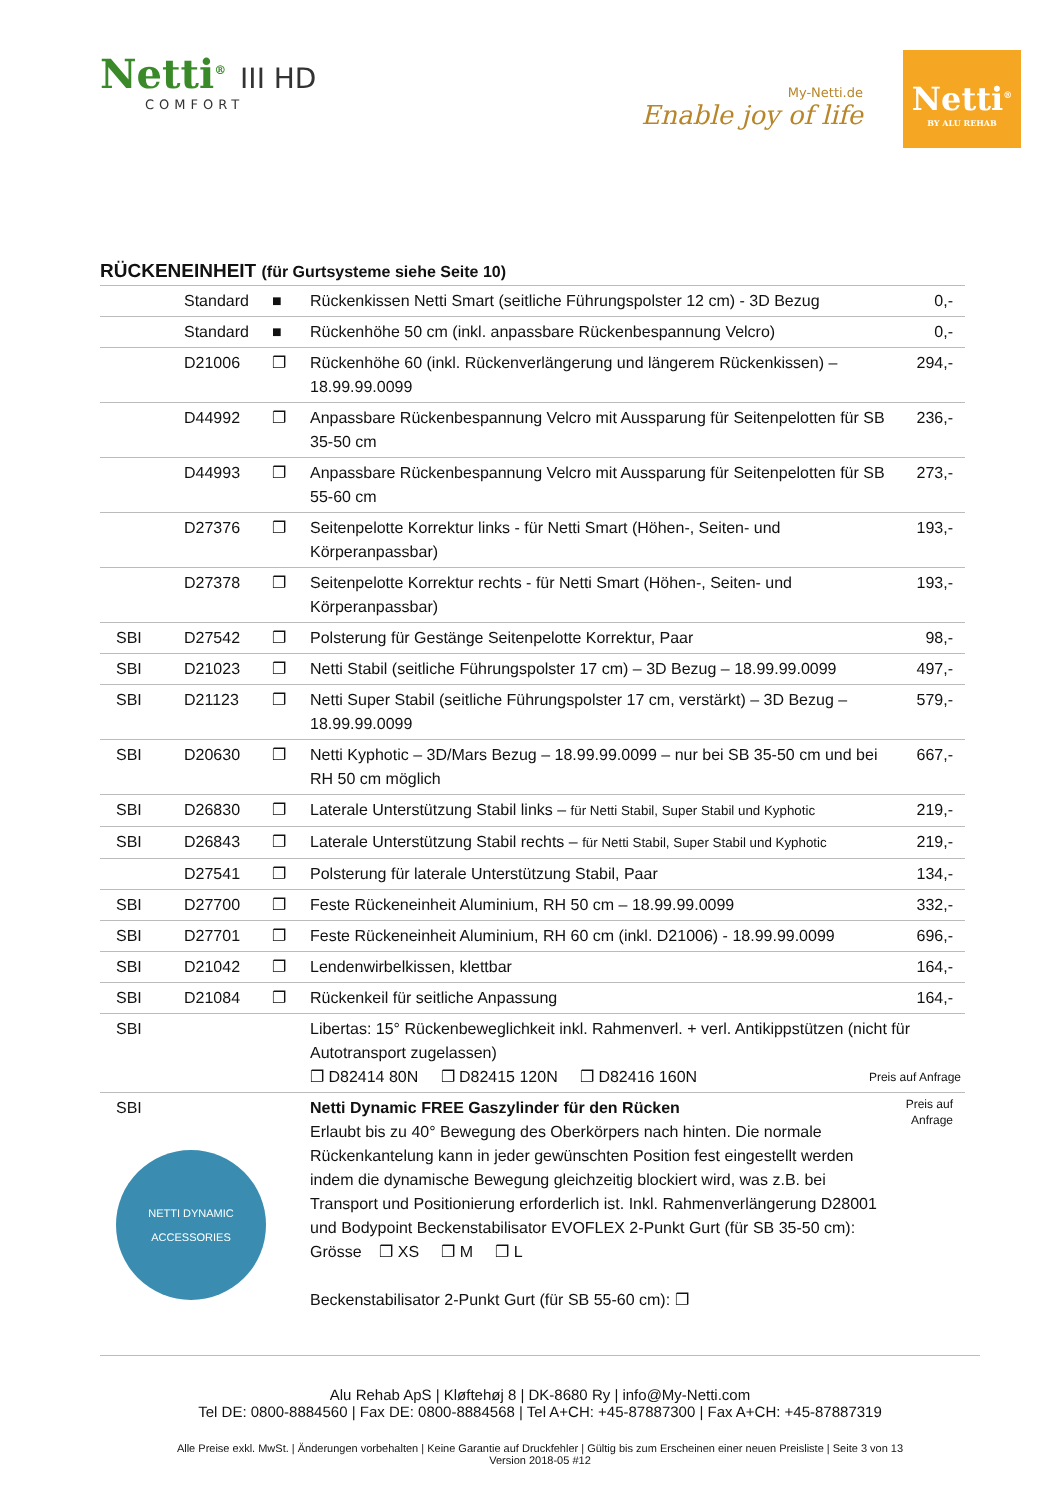Netti<sup>®</sup> III HD
COMFORT
My-Netti.de
Enable joy of life
Netti<sup>®</sup>
BY ALU REHAB
RÜCKENEINHEIT (für Gurtsysteme siehe Seite 10)
| | Standard | ■ | Rückenkissen Netti Smart (seitliche Führungspolster 12 cm) - 3D Bezug | 0,- |
| | Standard | ■ | Rückenhöhe 50 cm (inkl. anpassbare Rückenbespannung Velcro) | 0,- |
| | D21006 | ❐ | Rückenhöhe 60 (inkl. Rückenverlängerung und längerem Rückenkissen) – 18.99.99.0099 | 294,- |
| | D44992 | ❐ | Anpassbare Rückenbespannung Velcro mit Aussparung für Seitenpelotten für SB 35-50 cm | 236,- |
| | D44993 | ❐ | Anpassbare Rückenbespannung Velcro mit Aussparung für Seitenpelotten für SB 55-60 cm | 273,- |
| | D27376 | ❐ | Seitenpelotte Korrektur links - für Netti Smart (Höhen-, Seiten- und Körperanpassbar) | 193,- |
| | D27378 | ❐ | Seitenpelotte Korrektur rechts - für Netti Smart (Höhen-, Seiten- und Körperanpassbar) | 193,- |
| SBI | D27542 | ❐ | Polsterung für Gestänge Seitenpelotte Korrektur, Paar | 98,- |
| SBI | D21023 | ❐ | Netti Stabil (seitliche Führungspolster 17 cm) – 3D Bezug – 18.99.99.0099 | 497,- |
| SBI | D21123 | ❐ | Netti Super Stabil (seitliche Führungspolster 17 cm, verstärkt) – 3D Bezug – 18.99.99.0099 | 579,- |
| SBI | D20630 | ❐ | Netti Kyphotic – 3D/Mars Bezug – 18.99.99.0099 – nur bei SB 35-50 cm und bei RH 50 cm möglich | 667,- |
| SBI | D26830 | ❐ | Laterale Unterstützung Stabil links – für Netti Stabil, Super Stabil und Kyphotic | 219,- |
| SBI | D26843 | ❐ | Laterale Unterstützung Stabil rechts – für Netti Stabil, Super Stabil und Kyphotic | 219,- |
| | D27541 | ❐ | Polsterung für laterale Unterstützung Stabil, Paar | 134,- |
| SBI | D27700 | ❐ | Feste Rückeneinheit Aluminium, RH 50 cm – 18.99.99.0099 | 332,- |
| SBI | D27701 | ❐ | Feste Rückeneinheit Aluminium, RH 60 cm (inkl. D21006) - 18.99.99.0099 | 696,- |
| SBI | D21042 | ❐ | Lendenwirbelkissen, klettbar | 164,- |
| SBI | D21084 | ❐ | Rückenkeil für seitliche Anpassung | 164,- |
| SBI | | | Libertas: 15° Rückenbeweglichkeit inkl. Rahmenverl. + verl. Antikippstützen (nicht für Autotransport zugelassen) ❐ D82414 80N ❐ D82415 120N ❐ D82416 160N Preis auf Anfrage | |
| SBI NETTI DYNAMIC ACCESSORIES | | | Netti Dynamic FREE Gaszylinder für den Rücken Erlaubt bis zu 40° Bewegung des Oberkörpers nach hinten. Die normale Rückenkantelung kann in jeder gewünschten Position fest eingestellt werden indem die dynamische Bewegung gleichzeitig blockiert wird, was z.B. bei Transport und Positionierung erforderlich ist. Inkl. Rahmenverlängerung D28001 und Bodypoint Beckenstabilisator EVOFLEX 2-Punkt Gurt (für SB 35-50 cm): Grösse ❐ XS ❐ M ❐ L Beckenstabilisator 2-Punkt Gurt (für SB 55-60 cm): ❐ | Preis auf Anfrage |
Alu Rehab ApS | Kløftehøj 8 | DK-8680 Ry | info@My-Netti.com
Tel DE: 0800-8884560 | Fax DE: 0800-8884568 | Tel A+CH: +45-87887300 | Fax A+CH: +45-87887319
Alle Preise exkl. MwSt. | Änderungen vorbehalten | Keine Garantie auf Druckfehler | Gültig bis zum Erscheinen einer neuen Preisliste | Seite 3 von 13
Version 2018-05 #12